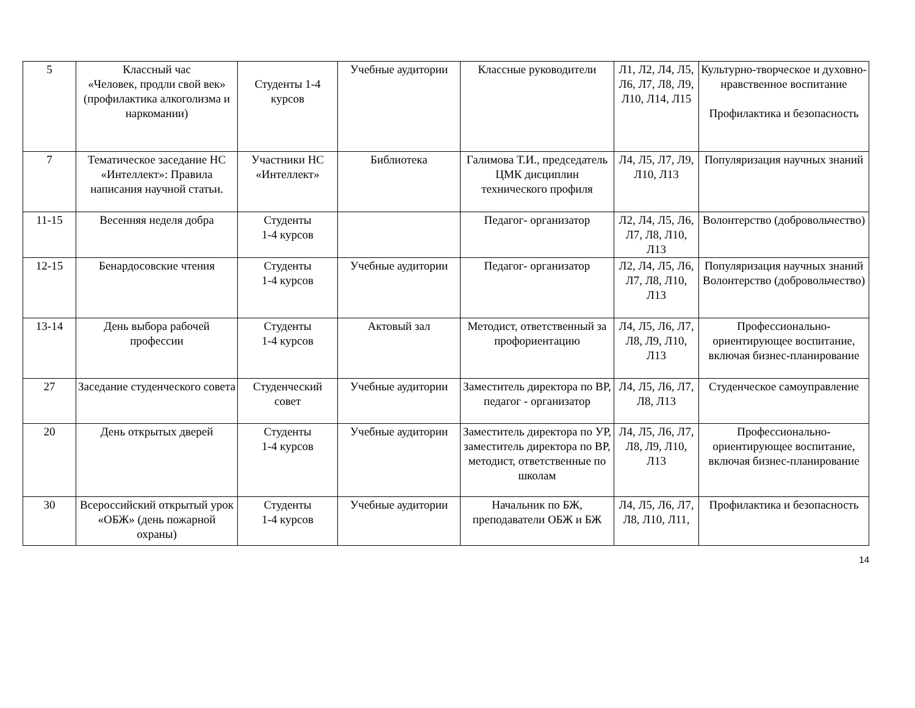| 5 | Классный час «Человек, продли свой век» (профилактика алкоголизма и наркомании) | Студенты 1-4 курсов | Учебные аудитории | Классные руководители | Л1, Л2, Л4, Л5, Л6, Л7, Л8, Л9, Л10, Л14, Л15 | Культурно-творческое и духовно-нравственное воспитание Профилактика и безопасность |
| 7 | Тематическое заседание НС «Интеллект»: Правила написания научной статьи. | Участники НС «Интеллект» | Библиотека | Галимова Т.И., председатель ЦМК дисциплин технического профиля | Л4, Л5, Л7, Л9, Л10, Л13 | Популяризация научных знаний |
| 11-15 | Весенняя неделя добра | Студенты 1-4 курсов | | Педагог- организатор | Л2, Л4, Л5, Л6, Л7, Л8, Л10, Л13 | Волонтерство (добровольчество) |
| 12-15 | Бенардосовские чтения | Студенты 1-4 курсов | Учебные аудитории | Педагог- организатор | Л2, Л4, Л5, Л6, Л7, Л8, Л10, Л13 | Популяризация научных знаний Волонтерство (добровольчество) |
| 13-14 | День выбора рабочей профессии | Студенты 1-4 курсов | Актовый зал | Методист, ответственный за профориентацию | Л4, Л5, Л6, Л7, Л8, Л9, Л10, Л13 | Профессионально-ориентирующее воспитание, включая бизнес-планирование |
| 27 | Заседание студенческого совета | Студенческий совет | Учебные аудитории | Заместитель директора по ВР, педагог - организатор | Л4, Л5, Л6, Л7, Л8, Л13 | Студенческое самоуправление |
| 20 | День открытых дверей | Студенты 1-4 курсов | Учебные аудитории | Заместитель директора по УР, заместитель директора по ВР, методист, ответственные по школам | Л4, Л5, Л6, Л7, Л8, Л9, Л10, Л13 | Профессионально-ориентирующее воспитание, включая бизнес-планирование |
| 30 | Всероссийский открытый урок «ОБЖ» (день пожарной охраны) | Студенты 1-4 курсов | Учебные аудитории | Начальник по БЖ, преподаватели ОБЖ и БЖ | Л4, Л5, Л6, Л7, Л8, Л10, Л11, | Профилактика и безопасность |
14